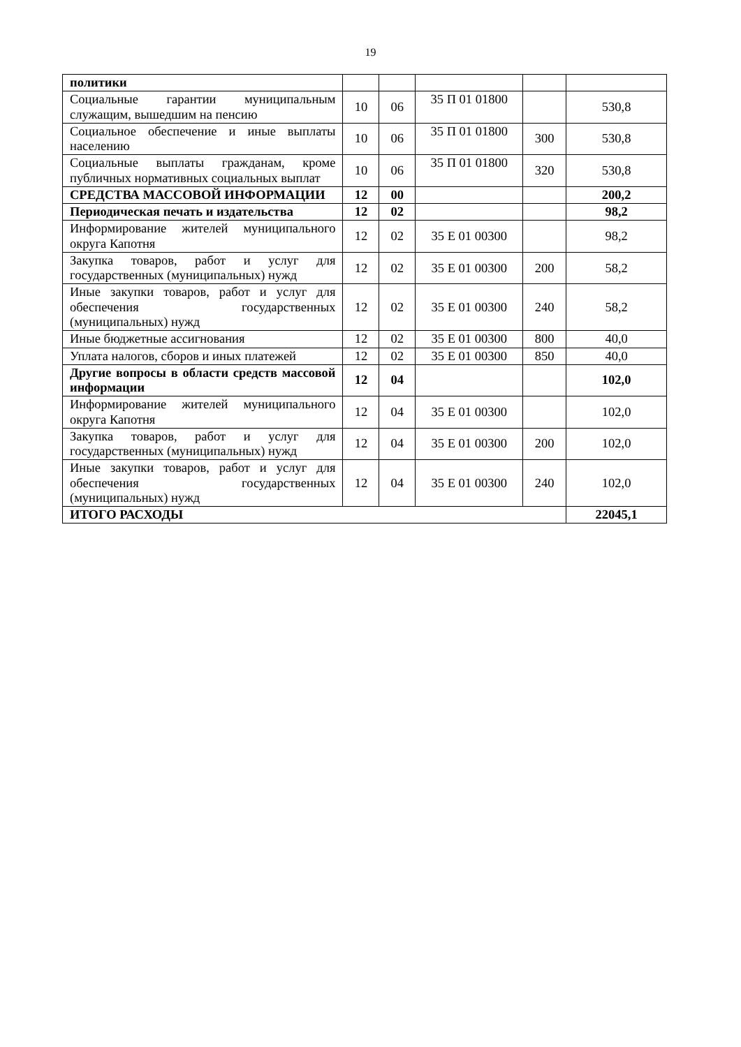19
| политики | | | | | |
| Социальные гарантии муниципальным служащим, вышедшим на пенсию | 10 | 06 | 35 П 01 01800 | | 530,8 |
| Социальное обеспечение и иные выплаты населению | 10 | 06 | 35 П 01 01800 | 300 | 530,8 |
| Социальные выплаты гражданам, кроме публичных нормативных социальных выплат | 10 | 06 | 35 П 01 01800 | 320 | 530,8 |
| СРЕДСТВА МАССОВОЙ ИНФОРМАЦИИ | 12 | 00 | | | 200,2 |
| Периодическая печать и издательства | 12 | 02 | | | 98,2 |
| Информирование жителей муниципального округа Капотня | 12 | 02 | 35 Е 01 00300 | | 98,2 |
| Закупка товаров, работ и услуг для государственных (муниципальных) нужд | 12 | 02 | 35 Е 01 00300 | 200 | 58,2 |
| Иные закупки товаров, работ и услуг для обеспечения государственных (муниципальных) нужд | 12 | 02 | 35 Е 01 00300 | 240 | 58,2 |
| Иные бюджетные ассигнования | 12 | 02 | 35 Е 01 00300 | 800 | 40,0 |
| Уплата налогов, сборов и иных платежей | 12 | 02 | 35 Е 01 00300 | 850 | 40,0 |
| Другие вопросы в области средств массовой информации | 12 | 04 | | | 102,0 |
| Информирование жителей муниципального округа Капотня | 12 | 04 | 35 Е 01 00300 | | 102,0 |
| Закупка товаров, работ и услуг для государственных (муниципальных) нужд | 12 | 04 | 35 Е 01 00300 | 200 | 102,0 |
| Иные закупки товаров, работ и услуг для обеспечения государственных (муниципальных) нужд | 12 | 04 | 35 Е 01 00300 | 240 | 102,0 |
| ИТОГО РАСХОДЫ | | | | | 22045,1 |